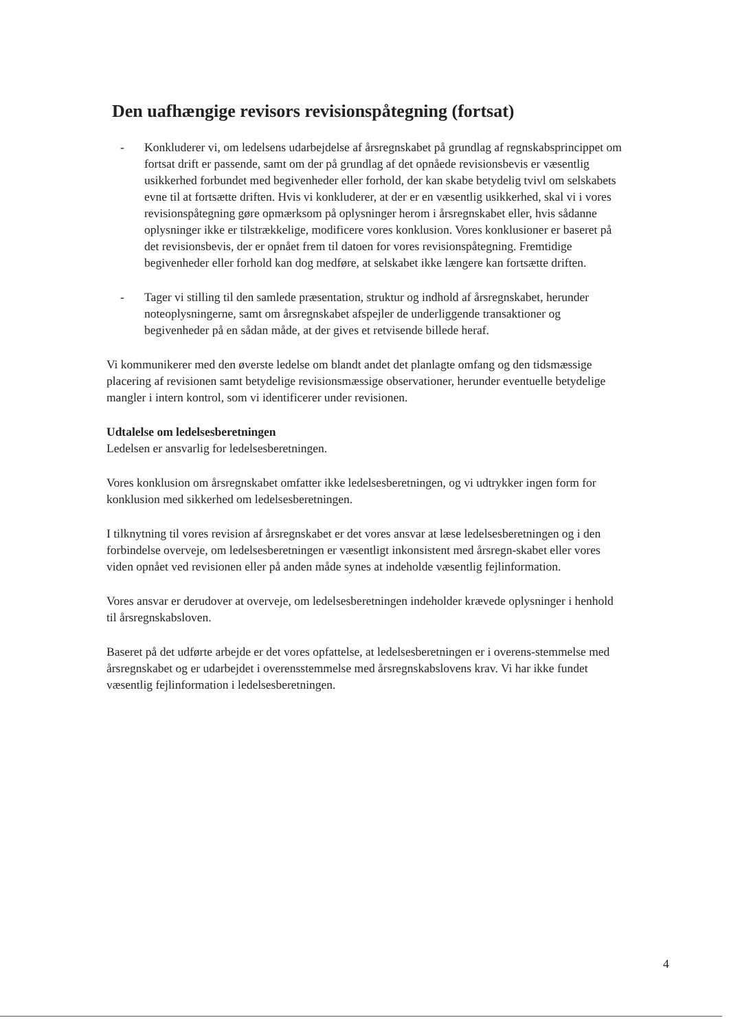Den uafhængige revisors revisionspåtegning (fortsat)
- Konkluderer vi, om ledelsens udarbejdelse af årsregnskabet på grundlag af regnskabsprincippet om fortsat drift er passende, samt om der på grundlag af det opnåede revisionsbevis er væsentlig usikkerhed forbundet med begivenheder eller forhold, der kan skabe betydelig tvivl om selskabets evne til at fortsætte driften. Hvis vi konkluderer, at der er en væsentlig usikkerhed, skal vi i vores revisionspåtegning gøre opmærksom på oplysninger herom i årsregnskabet eller, hvis sådanne oplysninger ikke er tilstrækkelige, modificere vores konklusion. Vores konklusioner er baseret på det revisionsbevis, der er opnået frem til datoen for vores revisionspåtegning. Fremtidige begivenheder eller forhold kan dog medføre, at selskabet ikke længere kan fortsætte driften.
- Tager vi stilling til den samlede præsentation, struktur og indhold af årsregnskabet, herunder noteoplysningerne, samt om årsregnskabet afspejler de underliggende transaktioner og begivenheder på en sådan måde, at der gives et retvisende billede heraf.
Vi kommunikerer med den øverste ledelse om blandt andet det planlagte omfang og den tidsmæssige placering af revisionen samt betydelige revisionsmæssige observationer, herunder eventuelle betydelige mangler i intern kontrol, som vi identificerer under revisionen.
Udtalelse om ledelsesberetningen
Ledelsen er ansvarlig for ledelsesberetningen.
Vores konklusion om årsregnskabet omfatter ikke ledelsesberetningen, og vi udtrykker ingen form for konklusion med sikkerhed om ledelsesberetningen.
I tilknytning til vores revision af årsregnskabet er det vores ansvar at læse ledelsesberetningen og i den forbindelse overveje, om ledelsesberetningen er væsentligt inkonsistent med årsregn-skabet eller vores viden opnået ved revisionen eller på anden måde synes at indeholde væsentlig fejlinformation.
Vores ansvar er derudover at overveje, om ledelsesberetningen indeholder krævede oplysninger i henhold til årsregnskabsloven.
Baseret på det udførte arbejde er det vores opfattelse, at ledelsesberetningen er i overens-stemmelse med årsregnskabet og er udarbejdet i overensstemmelse med årsregnskabslovens krav. Vi har ikke fundet væsentlig fejlinformation i ledelsesberetningen.
4